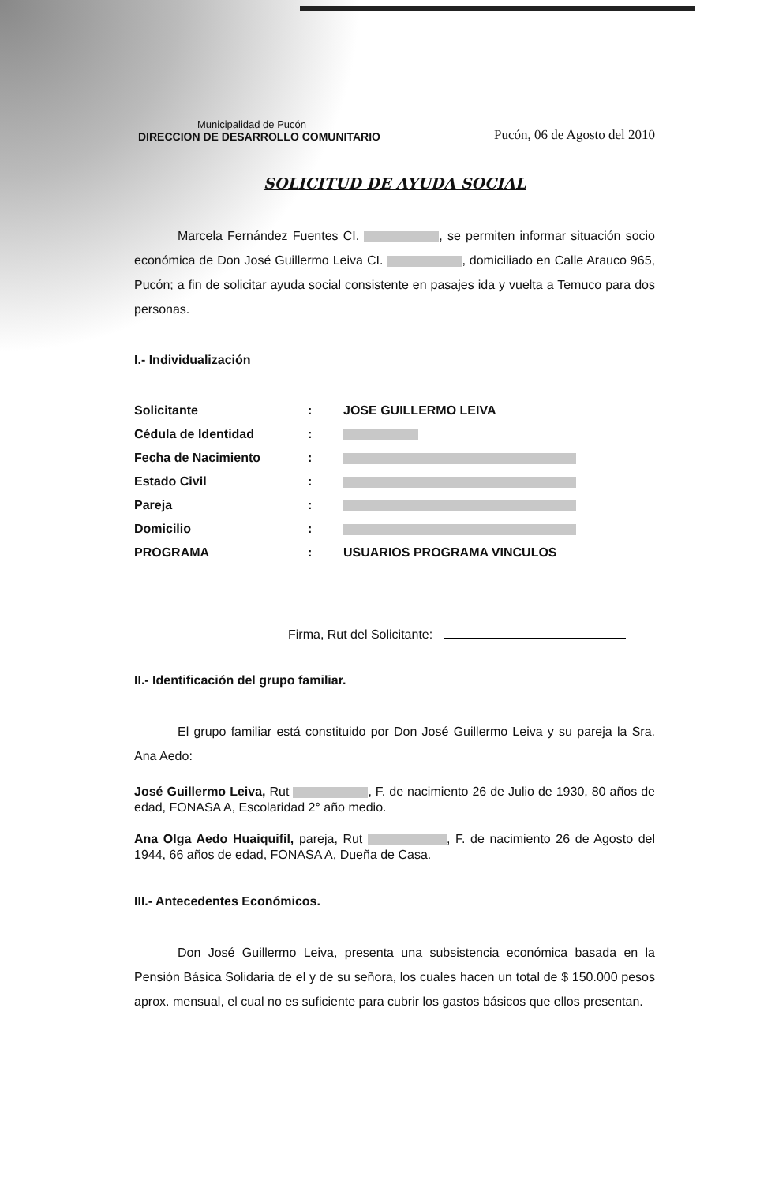Municipalidad de Pucón
DIRECCION DE DESARROLLO COMUNITARIO
Pucón, 06 de Agosto del 2010
SOLICITUD DE AYUDA SOCIAL
Marcela Fernández Fuentes CI. , se permiten informar situación socio económica de Don José Guillermo Leiva CI. , domiciliado en Calle Arauco 965, Pucón; a fin de solicitar ayuda social consistente en pasajes ida y vuelta a Temuco para dos personas.
I.- Individualización
| Solicitante | : | JOSE GUILLERMO LEIVA |
| Cédula de Identidad | : | |
| Fecha de Nacimiento | : | |
| Estado Civil | : | |
| Pareja | : | |
| Domicilio | : | |
| PROGRAMA | : | USUARIOS PROGRAMA VINCULOS |
Firma, Rut del Solicitante:
II.- Identificación del grupo familiar.
El grupo familiar está constituido por Don José Guillermo Leiva y su pareja la Sra. Ana Aedo:
José Guillermo Leiva, Rut , F. de nacimiento 26 de Julio de 1930, 80 años de edad, FONASA A, Escolaridad 2° año medio.
Ana Olga Aedo Huaiquifil, pareja, Rut , F. de nacimiento 26 de Agosto del 1944, 66 años de edad, FONASA A, Dueña de Casa.
III.- Antecedentes Económicos.
Don José Guillermo Leiva, presenta una subsistencia económica basada en la Pensión Básica Solidaria de el y de su señora, los cuales hacen un total de $ 150.000 pesos aprox. mensual, el cual no es suficiente para cubrir los gastos básicos que ellos presentan.